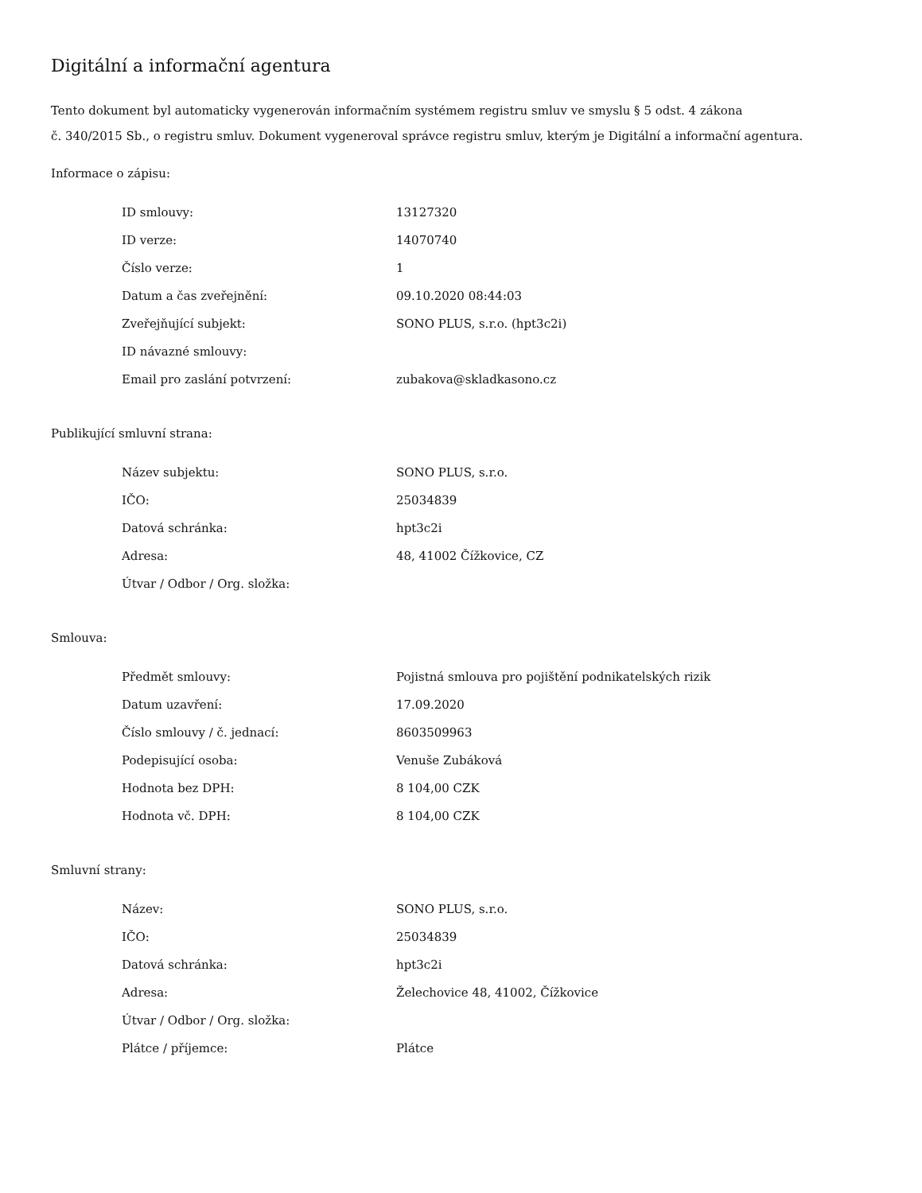Digitální a informační agentura
Tento dokument byl automaticky vygenerován informačním systémem registru smluv ve smyslu § 5 odst. 4 zákona
č. 340/2015 Sb., o registru smluv. Dokument vygeneroval správce registru smluv, kterým je Digitální a informační agentura.
Informace o zápisu:
| ID smlouvy: | 13127320 |
| ID verze: | 14070740 |
| Číslo verze: | 1 |
| Datum a čas zveřejnění: | 09.10.2020 08:44:03 |
| Zveřejňující subjekt: | SONO PLUS, s.r.o. (hpt3c2i) |
| ID návazné smlouvy: | |
| Email pro zaslání potvrzení: | zubakova@skladkasono.cz |
Publikující smluvní strana:
| Název subjektu: | SONO PLUS, s.r.o. |
| IČO: | 25034839 |
| Datová schránka: | hpt3c2i |
| Adresa: | 48, 41002 Čížkovice, CZ |
| Útvar / Odbor / Org. složka: | |
Smlouva:
| Předmět smlouvy: | Pojistná smlouva pro pojištění podnikatelských rizik |
| Datum uzavření: | 17.09.2020 |
| Číslo smlouvy / č. jednací: | 8603509963 |
| Podepisující osoba: | Venuše Zubáková |
| Hodnota bez DPH: | 8 104,00 CZK |
| Hodnota vč. DPH: | 8 104,00 CZK |
Smluvní strany:
| Název: | SONO PLUS, s.r.o. |
| IČO: | 25034839 |
| Datová schránka: | hpt3c2i |
| Adresa: | Želechovice 48, 41002, Čížkovice |
| Útvar / Odbor / Org. složka: | |
| Plátce / příjemce: | Plátce |